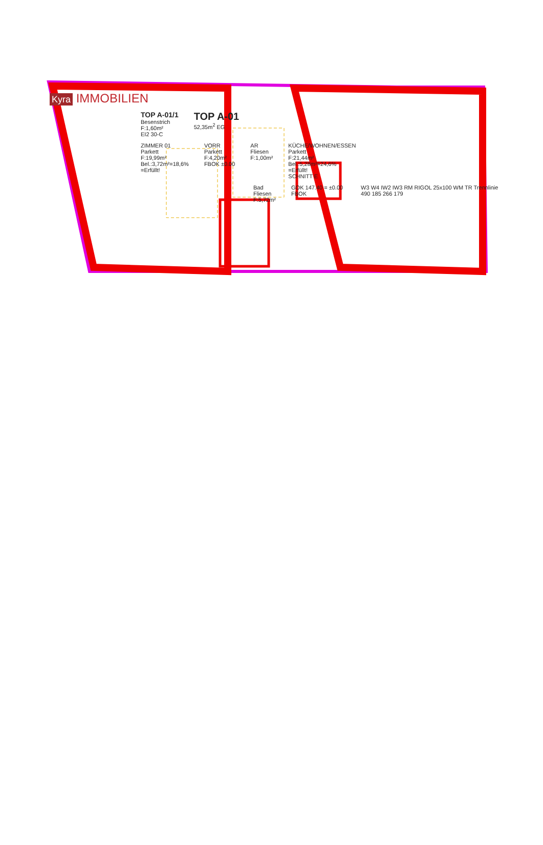Kyra IMMOBILIEN
TOP A-01/1
Besenstrich
F:1,60m²
EI2 30-C
TOP A-01
52,35m<sup>2</sup> EG
ZIMMER 01
Parkett
F:19,99m²
Bel.:3,72m²=18,6%
=Erfüllt!
VORR
Parkett
F:4,20m²
FBOK ±0.00
AR
Fliesen
F:1,00m²
KÜCHE/WOHNEN/ESSEN
Parkett
F:21,44m²
Bel.:5,28m²=24,6%
=Erfüllt!
SCHNITT E
Bad
Fliesen
F:5,72m²
GOK 147.40 = ±0.00 FBOK W3 W4 IW2 IW3 RM RIGOL 25x100 WM TR Trennlinie 490 185 266 179